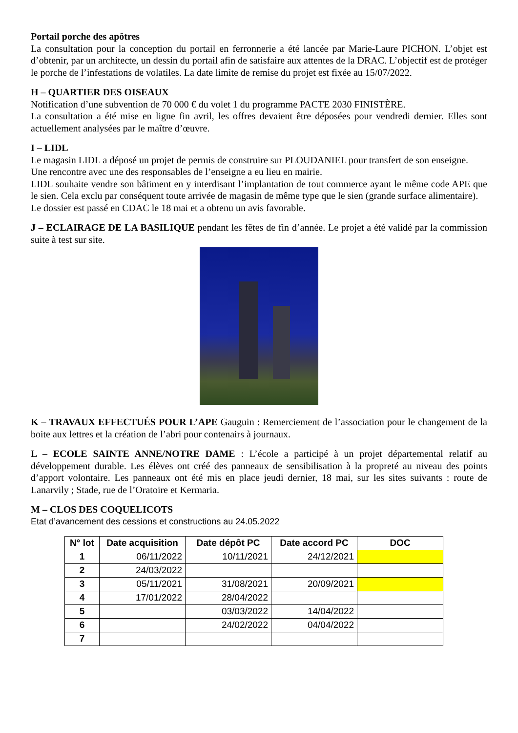Portail porche des apôtres
La consultation pour la conception du portail en ferronnerie a été lancée par Marie-Laure PICHON. L’objet est d’obtenir, par un architecte, un dessin du portail afin de satisfaire aux attentes de la DRAC. L’objectif est de protéger le porche de l’infestations de volatiles. La date limite de remise du projet est fixée au 15/07/2022.
H – QUARTIER DES OISEAUX
Notification d’une subvention de 70 000 € du volet 1 du programme PACTE 2030 FINISTÈRE.
La consultation a été mise en ligne fin avril, les offres devaient être déposées pour vendredi dernier. Elles sont actuellement analysées par le maître d’œuvre.
I – LIDL
Le magasin LIDL a déposé un projet de permis de construire sur PLOUDANIEL pour transfert de son enseigne.
Une rencontre avec une des responsables de l’enseigne a eu lieu en mairie.
LIDL souhaite vendre son bâtiment en y interdisant l’implantation de tout commerce ayant le même code APE que le sien. Cela exclu par conséquent toute arrivée de magasin de même type que le sien (grande surface alimentaire).
Le dossier est passé en CDAC le 18 mai et a obtenu un avis favorable.
J – ECLAIRAGE DE LA BASILIQUE pendant les fêtes de fin d’année. Le projet a été validé par la commission suite à test sur site.
K – TRAVAUX EFFECTUÉS POUR L’APE Gauguin : Remerciement de l’association pour le changement de la boite aux lettres et la création de l’abri pour contenairs à journaux.
L – ECOLE SAINTE ANNE/NOTRE DAME : L’école a participé à un projet départemental relatif au développement durable. Les élèves ont créé des panneaux de sensibilisation à la propreté au niveau des points d’apport volontaire. Les panneaux ont été mis en place jeudi dernier, 18 mai, sur les sites suivants : route de Lanarvily ; Stade, rue de l’Oratoire et Kermaria.
M – CLOS DES COQUELICOTS
Etat d’avancement des cessions et constructions au 24.05.2022
| N° lot | Date acquisition | Date dépôt PC | Date accord PC | DOC |
| --- | --- | --- | --- | --- |
| 1 | 06/11/2022 | 10/11/2021 | 24/12/2021 | |
| 2 | 24/03/2022 | | | |
| 3 | 05/11/2021 | 31/08/2021 | 20/09/2021 | |
| 4 | 17/01/2022 | 28/04/2022 | | |
| 5 | | 03/03/2022 | 14/04/2022 | |
| 6 | | 24/02/2022 | 04/04/2022 | |
| 7 | | | | |